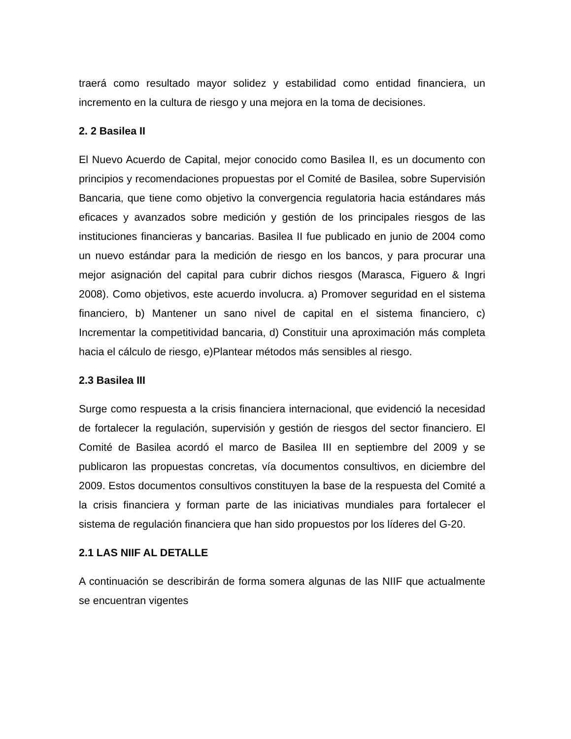traerá como resultado mayor solidez y estabilidad como entidad financiera, un incremento en la cultura de riesgo y una mejora en la toma de decisiones.
2. 2 Basilea II
El Nuevo Acuerdo de Capital, mejor conocido como Basilea II, es un documento con principios y recomendaciones propuestas por el Comité de Basilea, sobre Supervisión Bancaria, que tiene como objetivo la convergencia regulatoria hacia estándares más eficaces y avanzados sobre medición y gestión de los principales riesgos de las instituciones financieras y bancarias. Basilea II fue publicado en junio de 2004 como un nuevo estándar para la medición de riesgo en los bancos, y para procurar una mejor asignación del capital para cubrir dichos riesgos (Marasca, Figuero & Ingri 2008). Como objetivos, este acuerdo involucra. a) Promover seguridad en el sistema financiero, b) Mantener un sano nivel de capital en el sistema financiero, c) Incrementar la competitividad bancaria, d) Constituir una aproximación más completa hacia el cálculo de riesgo, e)Plantear métodos más sensibles al riesgo.
2.3 Basilea III
Surge como respuesta a la crisis financiera internacional, que evidenció la necesidad de fortalecer la regulación, supervisión y gestión de riesgos del sector financiero. El Comité de Basilea acordó el marco de Basilea III en septiembre del 2009 y se publicaron las propuestas concretas, vía documentos consultivos, en diciembre del 2009. Estos documentos consultivos constituyen la base de la respuesta del Comité a la crisis financiera y forman parte de las iniciativas mundiales para fortalecer el sistema de regulación financiera que han sido propuestos por los líderes del G-20.
2.1 LAS NIIF AL DETALLE
A continuación se describirán de forma somera algunas de las NIIF que actualmente se encuentran vigentes